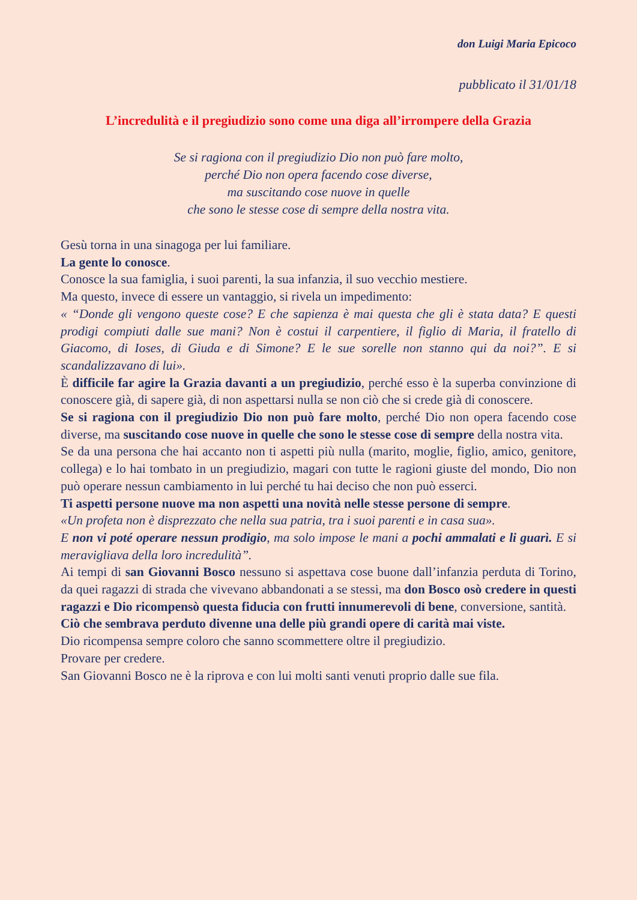don Luigi Maria Epicoco
pubblicato il 31/01/18
L’incredulità e il pregiudizio sono come una diga all’irrompere della Grazia
Se si ragiona con il pregiudizio Dio non può fare molto,
perché Dio non opera facendo cose diverse,
ma suscitando cose nuove in quelle
che sono le stesse cose di sempre della nostra vita.
Gesù torna in una sinagoga per lui familiare.
La gente lo conosce.
Conosce la sua famiglia, i suoi parenti, la sua infanzia, il suo vecchio mestiere.
Ma questo, invece di essere un vantaggio, si rivela un impedimento:
« “Donde gli vengono queste cose? E che sapienza è mai questa che gli è stata data? E questi prodigi compiuti dalle sue mani? Non è costui il carpentiere, il figlio di Maria, il fratello di Giacomo, di Ioses, di Giuda e di Simone? E le sue sorelle non stanno qui da noi?”. E si scandalizzavano di lui».
È difficile far agire la Grazia davanti a un pregiudizio, perché esso è la superba convinzione di conoscere già, di sapere già, di non aspettarsi nulla se non ciò che si crede già di conoscere.
Se si ragiona con il pregiudizio Dio non può fare molto, perché Dio non opera facendo cose diverse, ma suscitando cose nuove in quelle che sono le stesse cose di sempre della nostra vita.
Se da una persona che hai accanto non ti aspetti più nulla (marito, moglie, figlio, amico, genitore, collega) e lo hai tombato in un pregiudizio, magari con tutte le ragioni giuste del mondo, Dio non può operare nessun cambiamento in lui perché tu hai deciso che non può esserci.
Ti aspetti persone nuove ma non aspetti una novità nelle stesse persone di sempre.
«Un profeta non è disprezzato che nella sua patria, tra i suoi parenti e in casa sua».
E non vi poté operare nessun prodigio, ma solo impose le mani a pochi ammalati e li guarì. E si meravigliava della loro incredulità”.
Ai tempi di san Giovanni Bosco nessuno si aspettava cose buone dall’infanzia perduta di Torino, da quei ragazzi di strada che vivevano abbandonati a se stessi, ma don Bosco osò credere in questi ragazzi e Dio ricompensò questa fiducia con frutti innumerevoli di bene, conversione, santità.
Ciò che sembrava perduto divenne una delle più grandi opere di carità mai viste.
Dio ricompensa sempre coloro che sanno scommettere oltre il pregiudizio.
Provare per credere.
San Giovanni Bosco ne è la riprova e con lui molti santi venuti proprio dalle sue fila.